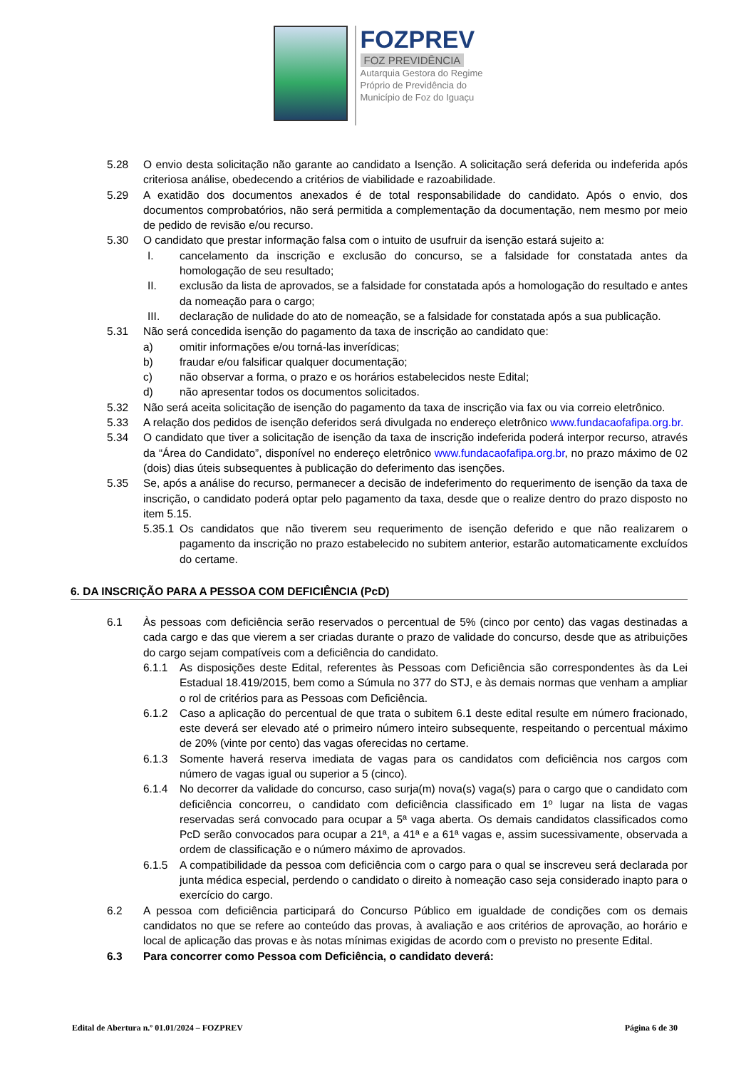FOZPREV
FOZ PREVIDÊNCIA
Autarquia Gestora do Regime
Próprio de Previdência do
Município de Foz do Iguaçu
5.28 O envio desta solicitação não garante ao candidato a Isenção. A solicitação será deferida ou indeferida após criteriosa análise, obedecendo a critérios de viabilidade e razoabilidade.
5.29 A exatidão dos documentos anexados é de total responsabilidade do candidato. Após o envio, dos documentos comprobatórios, não será permitida a complementação da documentação, nem mesmo por meio de pedido de revisão e/ou recurso.
5.30 O candidato que prestar informação falsa com o intuito de usufruir da isenção estará sujeito a:
I. cancelamento da inscrição e exclusão do concurso, se a falsidade for constatada antes da homologação de seu resultado;
II. exclusão da lista de aprovados, se a falsidade for constatada após a homologação do resultado e antes da nomeação para o cargo;
III. declaração de nulidade do ato de nomeação, se a falsidade for constatada após a sua publicação.
5.31 Não será concedida isenção do pagamento da taxa de inscrição ao candidato que:
a) omitir informações e/ou torná-las inverídicas;
b) fraudar e/ou falsificar qualquer documentação;
c) não observar a forma, o prazo e os horários estabelecidos neste Edital;
d) não apresentar todos os documentos solicitados.
5.32 Não será aceita solicitação de isenção do pagamento da taxa de inscrição via fax ou via correio eletrônico.
5.33 A relação dos pedidos de isenção deferidos será divulgada no endereço eletrônico www.fundacaofafipa.org.br.
5.34 O candidato que tiver a solicitação de isenção da taxa de inscrição indeferida poderá interpor recurso, através da “Área do Candidato”, disponível no endereço eletrônico www.fundacaofafipa.org.br, no prazo máximo de 02 (dois) dias úteis subsequentes à publicação do deferimento das isenções.
5.35 Se, após a análise do recurso, permanecer a decisão de indeferimento do requerimento de isenção da taxa de inscrição, o candidato poderá optar pelo pagamento da taxa, desde que o realize dentro do prazo disposto no item 5.15.
5.35.1
Os candidatos que não tiverem seu requerimento de isenção deferido e que não realizarem o pagamento da inscrição no prazo estabelecido no subitem anterior, estarão automaticamente excluídos do certame.
6. DA INSCRIÇÃO PARA A PESSOA COM DEFICIÊNCIA (PcD)
6.1 Às pessoas com deficiência serão reservados o percentual de 5% (cinco por cento) das vagas destinadas a cada cargo e das que vierem a ser criadas durante o prazo de validade do concurso, desde que as atribuições do cargo sejam compatíveis com a deficiência do candidato.
6.1.1 As disposições deste Edital, referentes às Pessoas com Deficiência são correspondentes às da Lei Estadual 18.419/2015, bem como a Súmula no 377 do STJ, e às demais normas que venham a ampliar o rol de critérios para as Pessoas com Deficiência.
6.1.2 Caso a aplicação do percentual de que trata o subitem 6.1 deste edital resulte em número fracionado, este deverá ser elevado até o primeiro número inteiro subsequente, respeitando o percentual máximo de 20% (vinte por cento) das vagas oferecidas no certame.
6.1.3 Somente haverá reserva imediata de vagas para os candidatos com deficiência nos cargos com número de vagas igual ou superior a 5 (cinco).
6.1.4 No decorrer da validade do concurso, caso surja(m) nova(s) vaga(s) para o cargo que o candidato com deficiência concorreu, o candidato com deficiência classificado em 1º lugar na lista de vagas reservadas será convocado para ocupar a 5ª vaga aberta. Os demais candidatos classificados como PcD serão convocados para ocupar a 21ª, a 41ª e a 61ª vagas e, assim sucessivamente, observada a ordem de classificação e o número máximo de aprovados.
6.1.5 A compatibilidade da pessoa com deficiência com o cargo para o qual se inscreveu será declarada por junta médica especial, perdendo o candidato o direito à nomeação caso seja considerado inapto para o exercício do cargo.
6.2 A pessoa com deficiência participará do Concurso Público em igualdade de condições com os demais candidatos no que se refere ao conteúdo das provas, à avaliação e aos critérios de aprovação, ao horário e local de aplicação das provas e às notas mínimas exigidas de acordo com o previsto no presente Edital.
6.3 Para concorrer como Pessoa com Deficiência, o candidato deverá:
Edital de Abertura n.º 01.01/2024 – FOZPREV Página 6 de 30